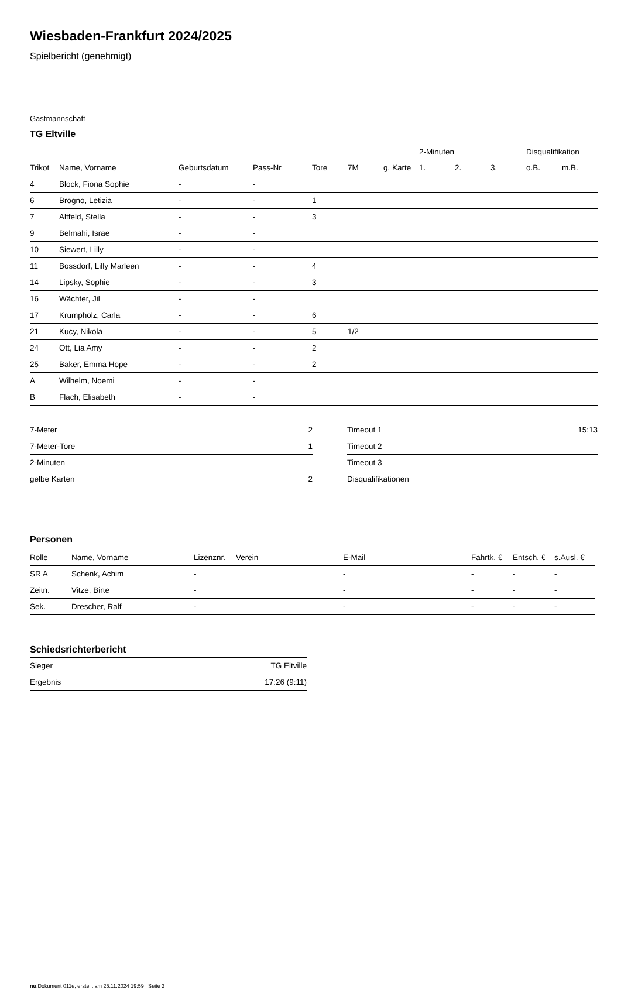Wiesbaden-Frankfurt 2024/2025
Spielbericht (genehmigt)
Gastmannschaft
TG Eltville
| | | | | | | | 2-Minuten | | | Disqualifikation | |
| --- | --- | --- | --- | --- | --- | --- | --- | --- | --- | --- | --- |
| Trikot | Name, Vorname | Geburtsdatum | Pass-Nr | Tore | 7M | g. Karte | 1. | 2. | 3. | o.B. | m.B. |
| 4 | Block, Fiona Sophie | - | - | | | | | | | | |
| 6 | Brogno, Letizia | - | - | 1 | | | | | | | |
| 7 | Altfeld, Stella | - | - | 3 | | | | | | | |
| 9 | Belmahi, Israe | - | - | | | | | | | | |
| 10 | Siewert, Lilly | - | - | | | | | | | | |
| 11 | Bossdorf, Lilly Marleen | - | - | 4 | | | | | | | |
| 14 | Lipsky, Sophie | - | - | 3 | | | | | | | |
| 16 | Wächter, Jil | - | - | | | | | | | | |
| 17 | Krumpholz, Carla | - | - | 6 | | | | | | | |
| 21 | Kucy, Nikola | - | - | 5 | 1/2 | | | | | | |
| 24 | Ott, Lia Amy | - | - | 2 | | | | | | | |
| 25 | Baker, Emma Hope | - | - | 2 | | | | | | | |
| A | Wilhelm, Noemi | - | - | | | | | | | | |
| B | Flach, Elisabeth | - | - | | | | | | | | |
| 7-Meter | 2 |
| 7-Meter-Tore | 1 |
| 2-Minuten | |
| gelbe Karten | 2 |
| Timeout 1 | 15:13 |
| Timeout 2 | |
| Timeout 3 | |
| Disqualifikationen | |
Personen
| Rolle | Name, Vorname | Lizenznr. | Verein | E-Mail | Fahrtk. € | Entsch. € | s.Ausl. € |
| --- | --- | --- | --- | --- | --- | --- | --- |
| SR A | Schenk, Achim | - | | - | - | - | - |
| Zeitn. | Vitze, Birte | - | | - | - | - | - |
| Sek. | Drescher, Ralf | - | | - | - | - | - |
Schiedsrichterbericht
| Sieger | TG Eltville |
| Ergebnis | 17:26 (9:11) |
nu.Dokument 011e, erstellt am 25.11.2024 19:59 | Seite 2